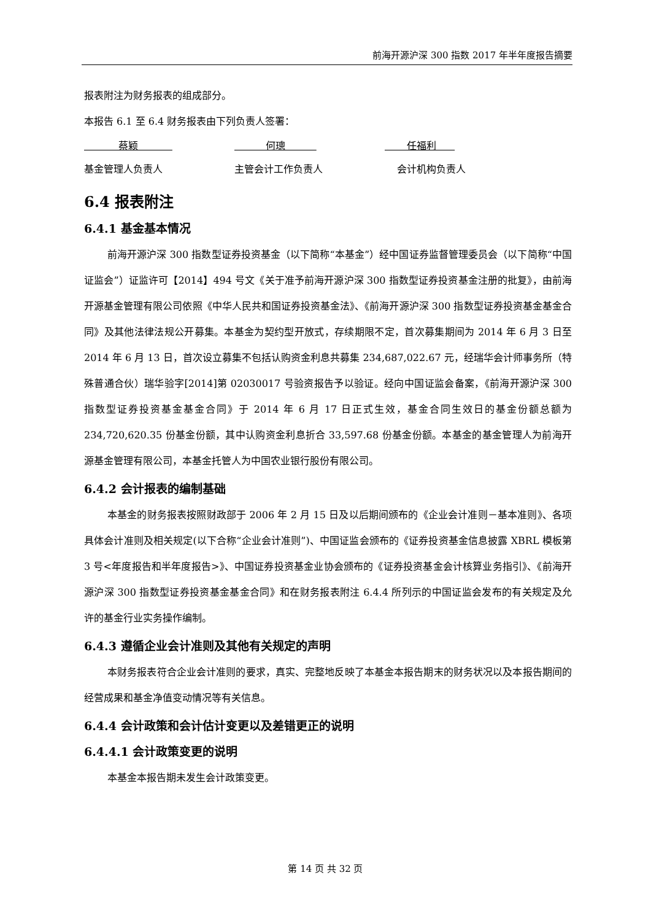前海开源沪深 300 指数 2017 年半年度报告摘要
报表附注为财务报表的组成部分。
本报告 6.1 至 6.4 财务报表由下列负责人签署：
蔡颖 何璁 任福利
基金管理人负责人 主管会计工作负责人 会计机构负责人
6.4 报表附注
6.4.1 基金基本情况
前海开源沪深 300 指数型证券投资基金（以下简称“本基金”）经中国证券监督管理委员会（以下简称“中国证监会”）证监许可【2014】494 号文《关于准予前海开源沪深 300 指数型证券投资基金注册的批复》，由前海开源基金管理有限公司依照《中华人民共和国证券投资基金法》、《前海开源沪深 300 指数型证券投资基金基金合同》及其他法律法规公开募集。本基金为契约型开放式，存续期限不定，首次募集期间为 2014 年 6 月 3 日至 2014 年 6 月 13 日，首次设立募集不包括认购资金利息共募集 234,687,022.67 元，经瑞华会计师事务所（特殊普通合伙）瑞华验字[2014]第 02030017 号验资报告予以验证。经向中国证监会备案，《前海开源沪深 300 指数型证券投资基金基金合同》于 2014 年 6 月 17 日正式生效，基金合同生效日的基金份额总额为 234,720,620.35 份基金份额，其中认购资金利息折合 33,597.68 份基金份额。本基金的基金管理人为前海开源基金管理有限公司，本基金托管人为中国农业银行股份有限公司。
6.4.2 会计报表的编制基础
本基金的财务报表按照财政部于 2006 年 2 月 15 日及以后期间颁布的《企业会计准则－基本准则》、各项具体会计准则及相关规定(以下合称“企业会计准则”)、中国证监会颁布的《证券投资基金信息披露 XBRL 模板第 3 号<年度报告和半年度报告>》、中国证券投资基金业协会颁布的《证券投资基金会计核算业务指引》、《前海开源沪深 300 指数型证券投资基金基金合同》和在财务报表附注 6.4.4 所列示的中国证监会发布的有关规定及允许的基金行业实务操作编制。
6.4.3 遵循企业会计准则及其他有关规定的声明
本财务报表符合企业会计准则的要求，真实、完整地反映了本基金本报告期末的财务状况以及本报告期间的经营成果和基金净值变动情况等有关信息。
6.4.4 会计政策和会计估计变更以及差错更正的说明
6.4.4.1 会计政策变更的说明
本基金本报告期未发生会计政策变更。
第 14 页 共 32 页